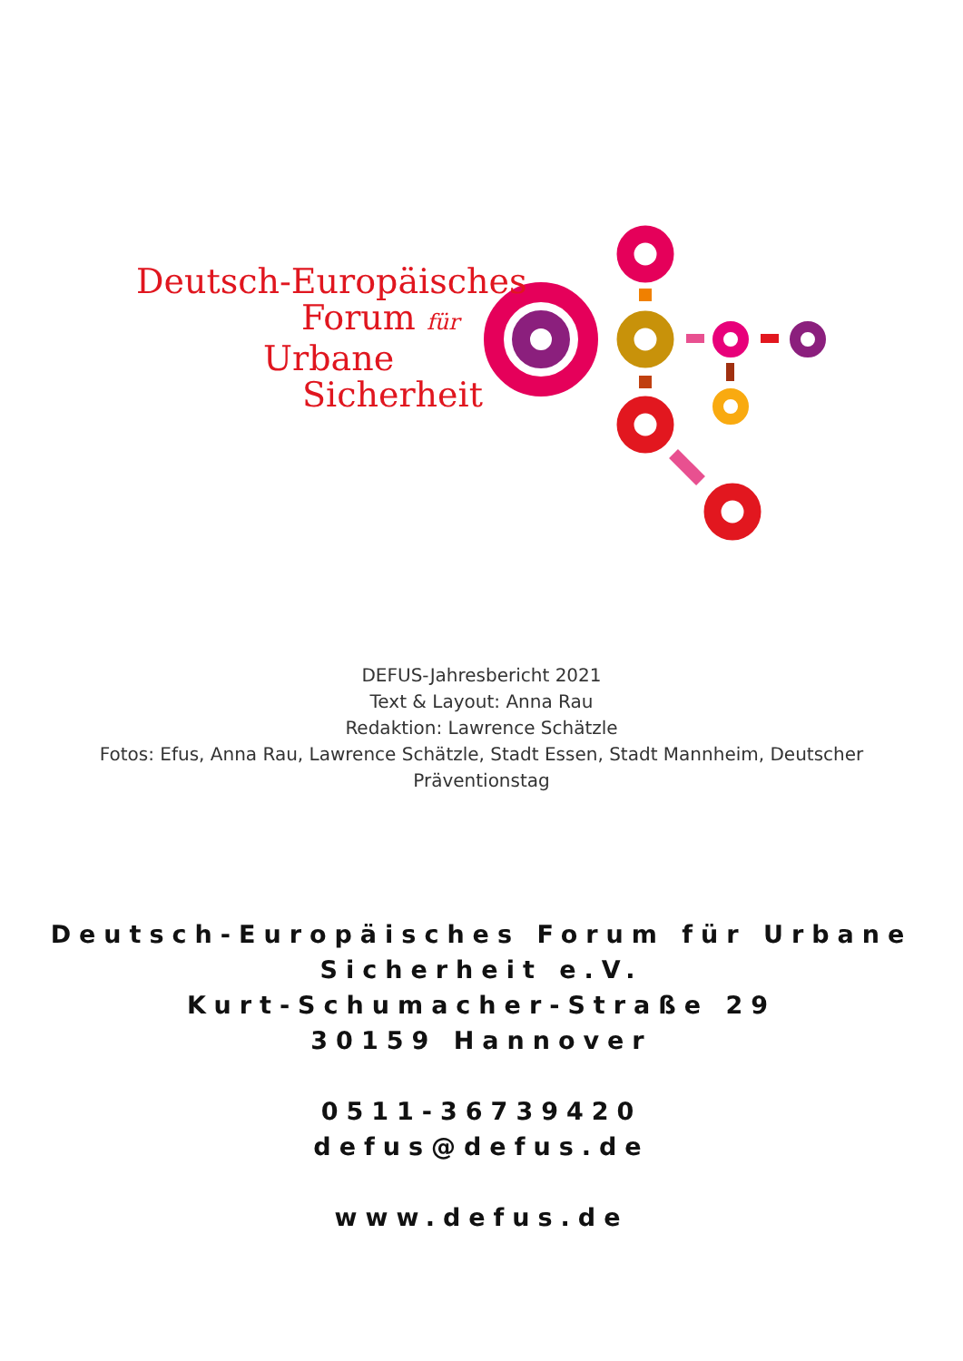Deutsch-Europäisches
Forum für
Urbane
Sicherheit
DEFUS-Jahresbericht 2021
Text & Layout: Anna Rau
Redaktion: Lawrence Schätzle
Fotos: Efus, Anna Rau, Lawrence Schätzle, Stadt Essen, Stadt Mannheim, Deutscher
Präventionstag
Deutsch-Europäisches Forum für Urbane
Sicherheit e.V.
Kurt-Schumacher-Straße 29
30159 Hannover
0511-36739420
defus@defus.de
www.defus.de